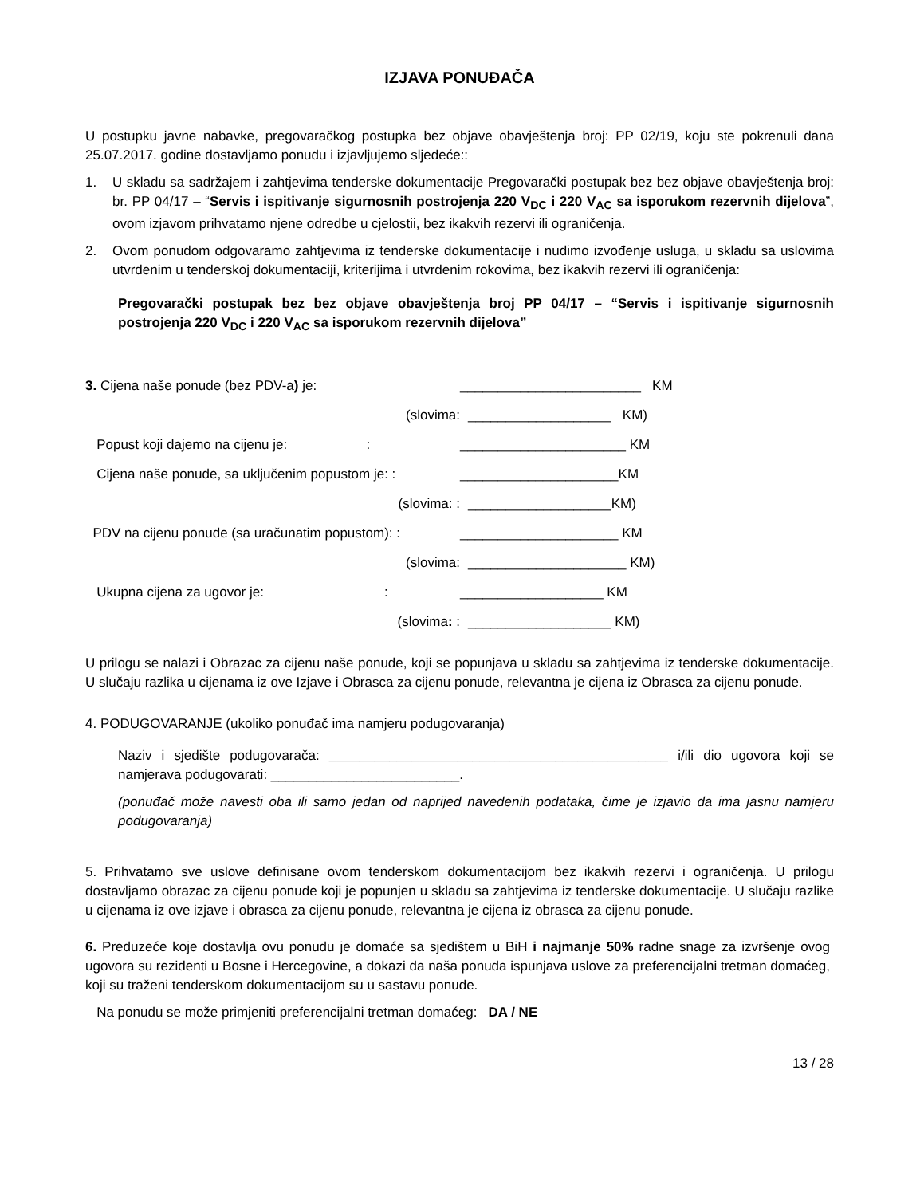IZJAVA PONUĐAČA
U postupku javne nabavke, pregovaračkog postupka bez objave obavještenja broj: PP 02/19, koju ste pokrenuli dana 25.07.2017. godine dostavljamo ponudu i izjavljujemo sljedeće::
1. U skladu sa sadržajem i zahtjevima tenderske dokumentacije Pregovarački postupak bez bez objave obavještenja broj: br. PP 04/17 – “Servis i ispitivanje sigurnosnih postrojenja 220 V<sub>DC</sub> i 220 V<sub>AC</sub> sa isporukom rezervnih dijelova”, ovom izjavom prihvatamo njene odredbe u cjelostii, bez ikakvih rezervi ili ograničenja.
2. Ovom ponudom odgovaramo zahtjevima iz tenderske dokumentacije i nudimo izvođenje usluga, u skladu sa uslovima utvrđenim u tenderskoj dokumentaciji, kriterijima i utvrđenim rokovima, bez ikakvih rezervi ili ograničenja:
Pregovarački postupak bez bez objave obavještenja broj PP 04/17 – “Servis i ispitivanje sigurnosnih postrojenja 220 V<sub>DC</sub> i 220 V<sub>AC</sub> sa isporukom rezervnih dijelova”
3. Cijena naše ponude (bez PDV-a) je: ________________________ KM
(slovima: ___________________ KM)
Popust koji dajemo na cijenu je: : ______________________ KM
Cijena naše ponude, sa uključenim popustom je: : _____________________KM
(slovima: : ___________________KM)
PDV na cijenu ponude (sa uračunatim popustom): : _____________________ KM
(slovima: _____________________ KM)
Ukupna cijena za ugovor je: : ___________________ KM
(slovima: : ___________________ KM)
U prilogu se nalazi i Obrazac za cijenu naše ponude, koji se popunjava u skladu sa zahtjevima iz tenderske dokumentacije. U slučaju razlika u cijenama iz ove Izjave i Obrasca za cijenu ponude, relevantna je cijena iz Obrasca za cijenu ponude.
4. PODUGOVARANJE (ukoliko ponuđač ima namjeru podugovaranja)
Naziv i sjedište podugovarača: _____________________________________________ i/ili dio ugovora koji se namjerava podugovarati: _________________________.
(ponuđač može navesti oba ili samo jedan od naprijed navedenih podataka, čime je izjavio da ima jasnu namjeru podugovaranja)
5. Prihvatamo sve uslove definisane ovom tenderskom dokumentacijom bez ikakvih rezervi i ograničenja. U prilogu dostavljamo obrazac za cijenu ponude koji je popunjen u skladu sa zahtjevima iz tenderske dokumentacije. U slučaju razlike u cijenama iz ove izjave i obrasca za cijenu ponude, relevantna je cijena iz obrasca za cijenu ponude.
6. Preduzeće koje dostavlja ovu ponudu je domaće sa sjedištem u BiH i najmanje 50% radne snage za izvršenje ovog ugovora su rezidenti u Bosne i Hercegovine, a dokazi da naša ponuda ispunjava uslove za preferencijalni tretman domaćeg, koji su traženi tenderskom dokumentacijom su u sastavu ponude.
Na ponudu se može primjeniti preferencijalni tretman domaćeg: DA / NE
13 / 28